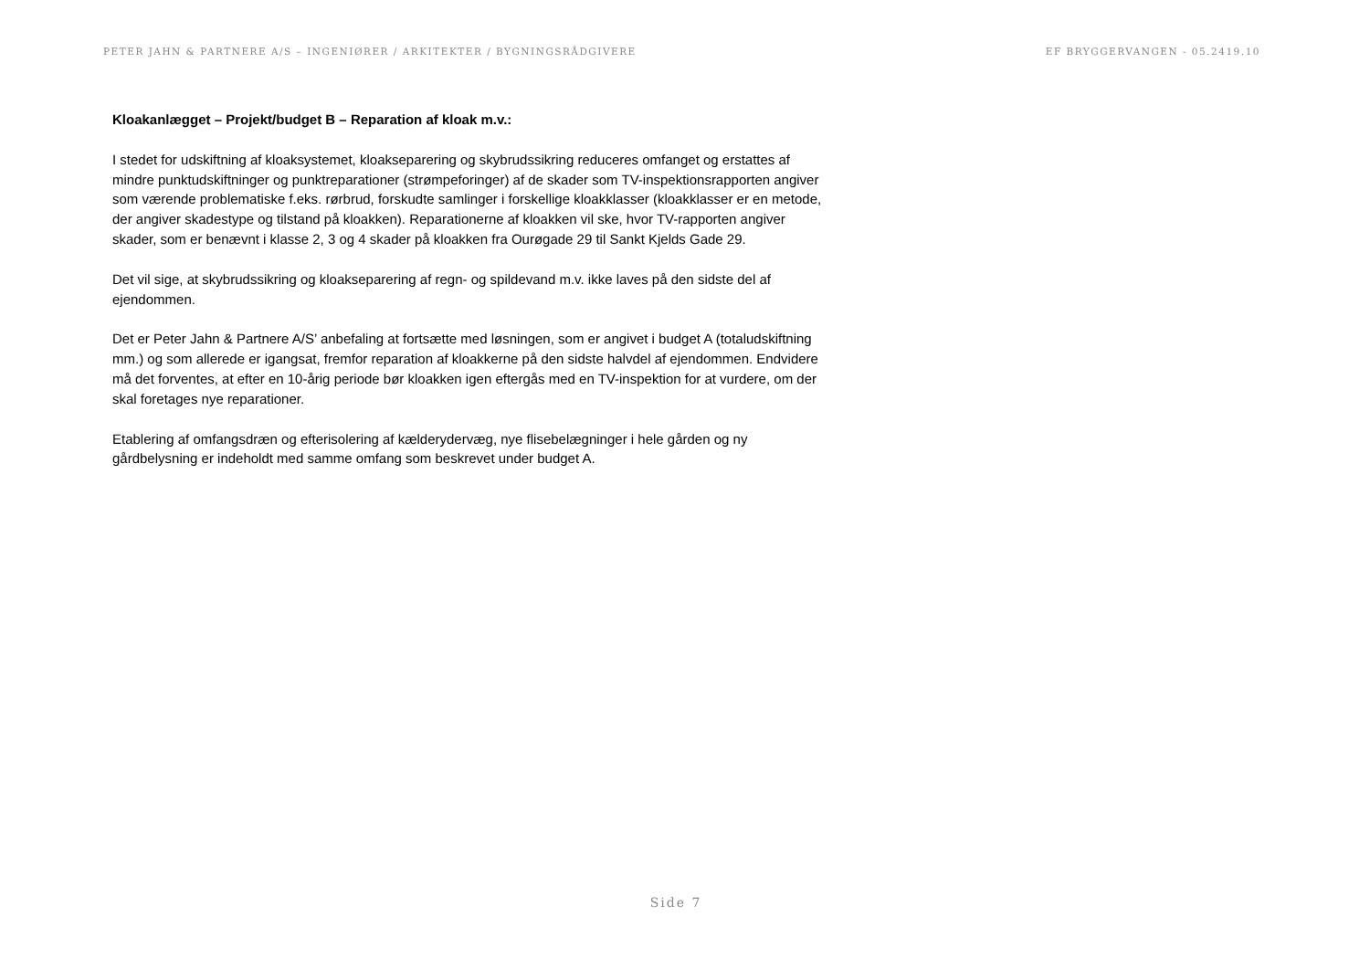PETER JAHN & PARTNERE A/S – INGENIØRER / ARKITEKTER / BYGNINGSRÅDGIVERE EF BRYGGERVANGEN - 05.2419.10
Kloakanlægget – Projekt/budget B – Reparation af kloak m.v.:
I stedet for udskiftning af kloaksystemet, kloakseparering og skybrudssikring reduceres omfanget og erstattes af mindre punktudskiftninger og punktreparationer (strømpeforinger) af de skader som TV-inspektionsrapporten angiver som værende problematiske f.eks. rørbrud, forskudte samlinger i forskellige kloakklasser (kloakklasser er en metode, der angiver skadestype og tilstand på kloakken). Reparationerne af kloakken vil ske, hvor TV-rapporten angiver skader, som er benævnt i klasse 2, 3 og 4 skader på kloakken fra Ourøgade 29 til Sankt Kjelds Gade 29.
Det vil sige, at skybrudssikring og kloakseparering af regn- og spildevand m.v. ikke laves på den sidste del af ejendommen.
Det er Peter Jahn & Partnere A/S’ anbefaling at fortsætte med løsningen, som er angivet i budget A (totaludskiftning mm.) og som allerede er igangsat, fremfor reparation af kloakkerne på den sidste halvdel af ejendommen. Endvidere må det forventes, at efter en 10-årig periode bør kloakken igen eftergås med en TV-inspektion for at vurdere, om der skal foretages nye reparationer.
Etablering af omfangsdræn og efterisolering af kælderydervæg, nye flisebelægninger i hele gården og ny gårdbelysning er indeholdt med samme omfang som beskrevet under budget A.
Side 7